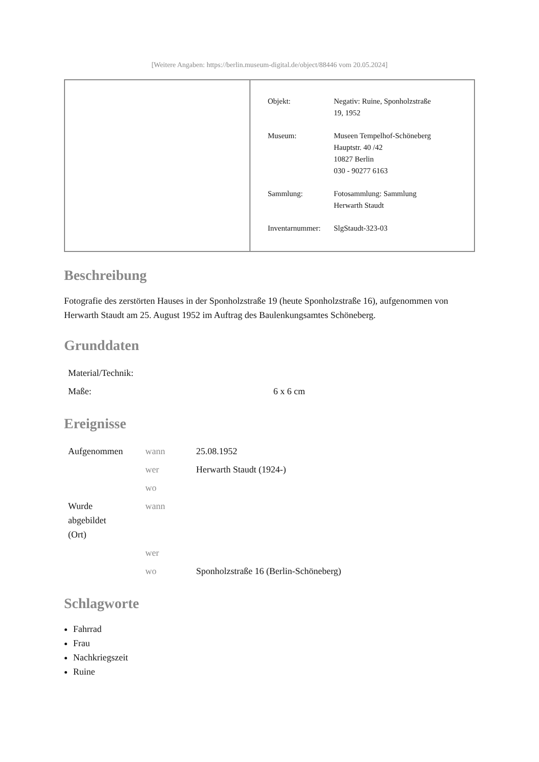[Weitere Angaben: https://berlin.museum-digital.de/object/88446 vom 20.05.2024]
| Objekt: | Negativ: Ruine, Sponholzstraße 19, 1952 |
| Museum: | Museen Tempelhof-Schöneberg Hauptstr. 40 /42 10827 Berlin 030 - 90277 6163 |
| Sammlung: | Fotosammlung: Sammlung Herwarth Staudt |
| Inventarnummer: | SlgStaudt-323-03 |
Beschreibung
Fotografie des zerstörten Hauses in der Sponholzstraße 19 (heute Sponholzstraße 16), aufgenommen von Herwarth Staudt am 25. August 1952 im Auftrag des Baulenkungsamtes Schöneberg.
Grunddaten
| Material/Technik: | |
| Maße: | 6 x 6 cm |
Ereignisse
| Aufgenommen | wann | 25.08.1952 |
| | wer | Herwarth Staudt (1924-) |
| | wo | |
| Wurde abgebildet (Ort) | wann | |
| | wer | |
| | wo | Sponholzstraße 16 (Berlin-Schöneberg) |
Schlagworte
Fahrrad
Frau
Nachkriegszeit
Ruine